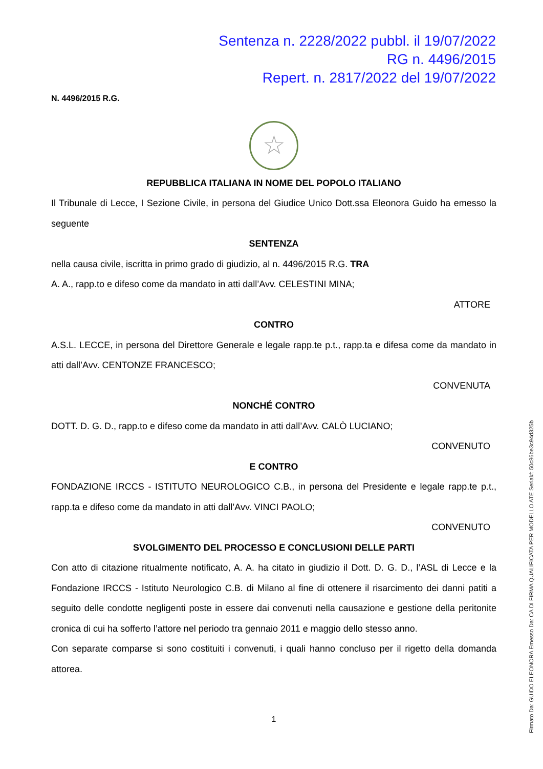Sentenza n. 2228/2022 pubbl. il 19/07/2022
RG n. 4496/2015
Repert. n. 2817/2022 del 19/07/2022
N. 4496/2015 R.G.
☆
REPUBBLICA ITALIANA IN NOME DEL POPOLO ITALIANO
Il Tribunale di Lecce, I Sezione Civile, in persona del Giudice Unico Dott.ssa Eleonora Guido ha emesso la seguente
SENTENZA
nella causa civile, iscritta in primo grado di giudizio, al n. 4496/2015 R.G. TRA
A. A., rapp.to e difeso come da mandato in atti dall’Avv. CELESTINI MINA;
ATTORE
CONTRO
A.S.L. LECCE, in persona del Direttore Generale e legale rapp.te p.t., rapp.ta e difesa come da mandato in atti dall’Avv. CENTONZE FRANCESCO;
CONVENUTA
NONCHÉ CONTRO
DOTT. D. G. D., rapp.to e difeso come da mandato in atti dall’Avv. CALÒ LUCIANO;
CONVENUTO
E CONTRO
FONDAZIONE IRCCS - ISTITUTO NEUROLOGICO C.B., in persona del Presidente e legale rapp.te p.t., rapp.ta e difeso come da mandato in atti dall’Avv. VINCI PAOLO;
CONVENUTO
SVOLGIMENTO DEL PROCESSO E CONCLUSIONI DELLE PARTI
Con atto di citazione ritualmente notificato, A. A. ha citato in giudizio il Dott. D. G. D., l’ASL di Lecce e la Fondazione IRCCS - Istituto Neurologico C.B. di Milano al fine di ottenere il risarcimento dei danni patiti a seguito delle condotte negligenti poste in essere dai convenuti nella causazione e gestione della peritonite cronica di cui ha sofferto l’attore nel periodo tra gennaio 2011 e maggio dello stesso anno.
Con separate comparse si sono costituiti i convenuti, i quali hanno concluso per il rigetto della domanda attorea.
1
Firmato Da: GUIDO ELEONORA Emesso Da: CA DI FIRMA QUALIFICATA PER MODELLO ATE Serial#: 50c86be3c94d325b